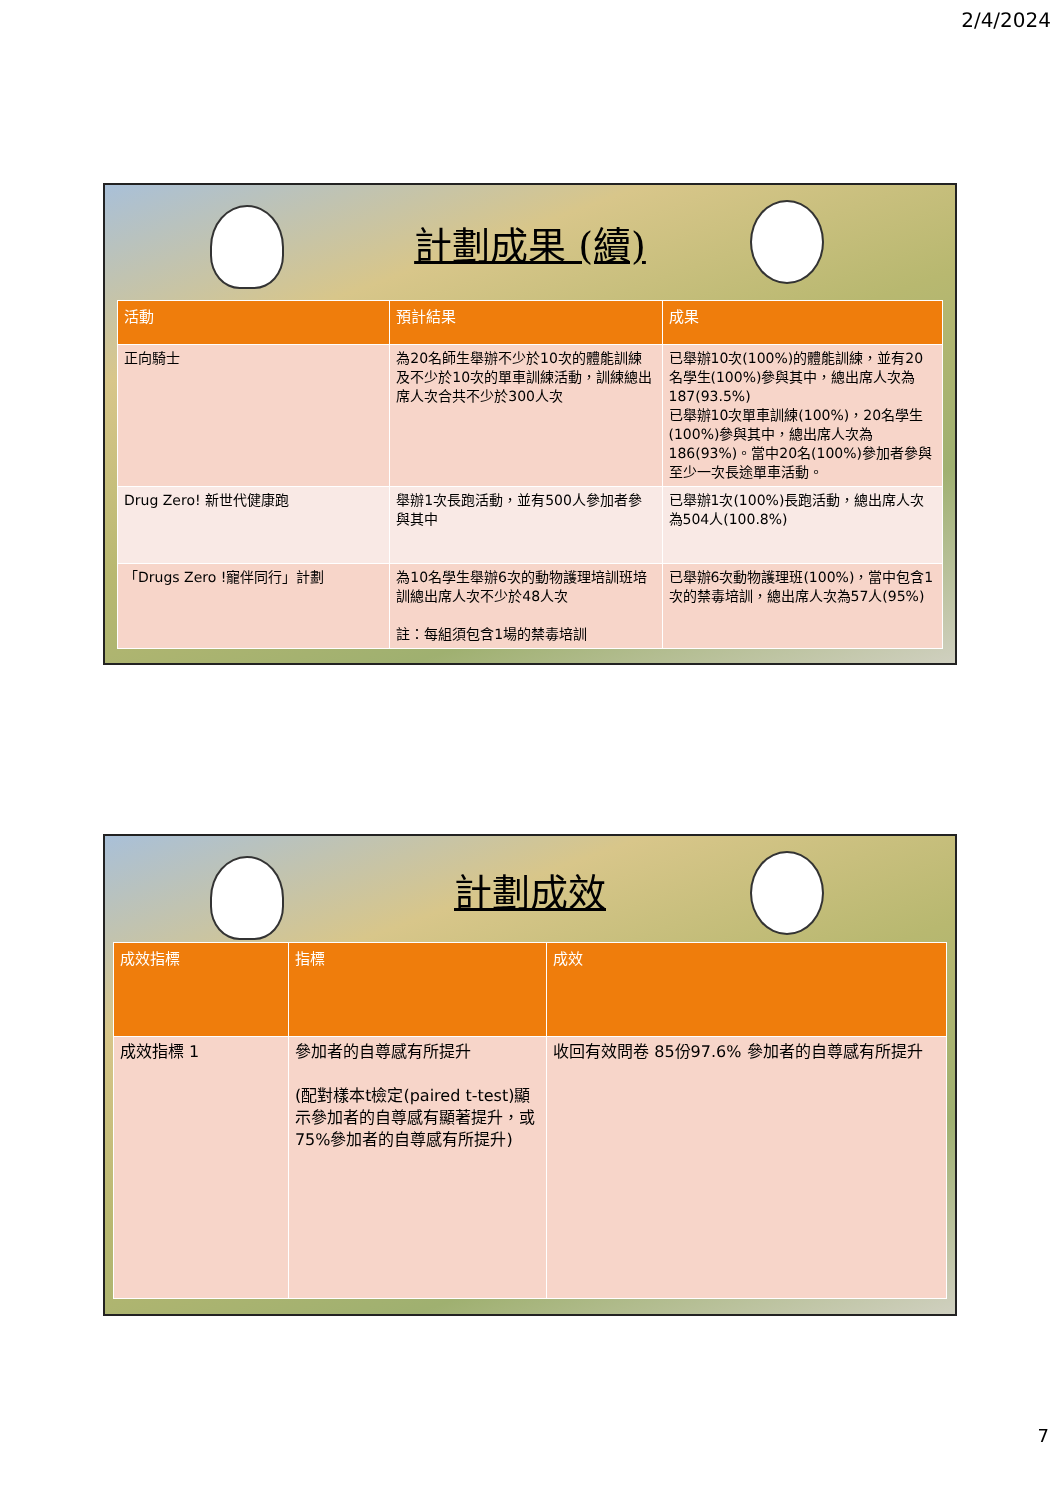2/4/2024
計劃成果 (續)
| 活動 | 預計結果 | 成果 |
| --- | --- | --- |
| 正向騎士 | 為20名師生舉辦不少於10次的體能訓練及不少於10次的單車訓練活動，訓練總出席人次合共不少於300人次 | 已舉辦10次(100%)的體能訓練，並有20名學生(100%)參與其中，總出席人次為187(93.5%) 已舉辦10次單車訓練(100%)，20名學生(100%)參與其中，總出席人次為186(93%)。當中20名(100%)參加者參與至少一次長途單車活動。 |
| Drug Zero! 新世代健康跑 | 舉辦1次長跑活動，並有500人參加者參與其中 | 已舉辦1次(100%)長跑活動，總出席人次為504人(100.8%) |
| 「Drugs Zero !寵伴同行」計劃 | 為10名學生舉辦6次的動物護理培訓班培訓總出席人次不少於48人次 註：每組須包含1場的禁毒培訓 | 已舉辦6次動物護理班(100%)，當中包含1次的禁毒培訓，總出席人次為57人(95%) |
計劃成效
| 成效指標 | 指標 | 成效 |
| --- | --- | --- |
| 成效指標 1 | 參加者的自尊感有所提升 (配對樣本t檢定(paired t-test)顯示參加者的自尊感有顯著提升，或75%參加者的自尊感有所提升) | 收回有效問卷 85份97.6% 參加者的自尊感有所提升 |
7